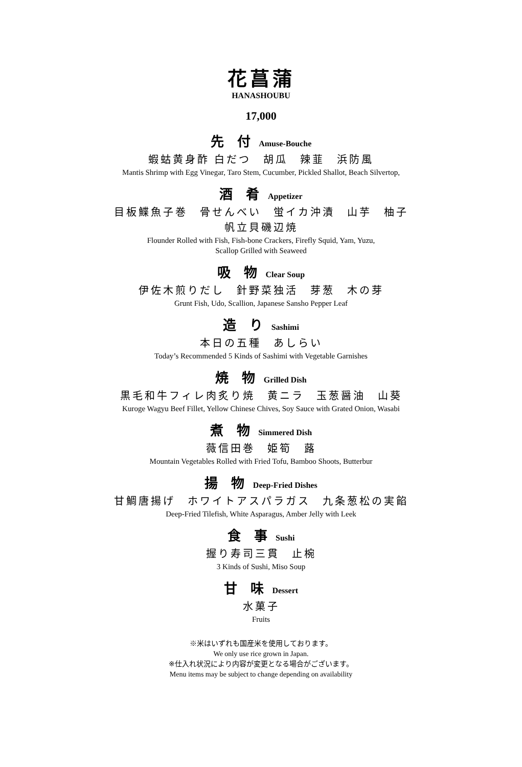花菖蒲
HANASHOUBU
17,000
先　付 Amuse-Bouche
蝦蛄黄身酢 白だつ　胡瓜　辣韮　浜防風
Mantis Shrimp with Egg Vinegar, Taro Stem, Cucumber, Pickled Shallot, Beach Silvertop,
酒　肴 Appetizer
目板鰈魚子巻　骨せんべい　蛍イカ沖漬　山芋　柚子
帆立貝磯辺焼
Flounder Rolled with Fish, Fish-bone Crackers, Firefly Squid, Yam, Yuzu,
Scallop Grilled with Seaweed
吸　物 Clear Soup
伊佐木煎りだし　針野菜独活　芽葱　木の芽
Grunt Fish, Udo, Scallion, Japanese Sansho Pepper Leaf
造　り Sashimi
本日の五種　あしらい
Today’s Recommended 5 Kinds of Sashimi with Vegetable Garnishes
焼　物 Grilled Dish
黒毛和牛フィレ肉炙り焼　黄ニラ　玉葱醤油　山葵
Kuroge Wagyu Beef Fillet, Yellow Chinese Chives, Soy Sauce with Grated Onion, Wasabi
煮　物 Simmered Dish
薇信田巻　姫筍　蕗
Mountain Vegetables Rolled with Fried Tofu, Bamboo Shoots, Butterbur
揚　物 Deep-Fried Dishes
甘鯛唐揚げ　ホワイトアスパラガス　九条葱松の実餡
Deep-Fried Tilefish, White Asparagus, Amber Jelly with Leek
食　事 Sushi
握り寿司三貫　止椀
3 Kinds of Sushi, Miso Soup
甘　味 Dessert
水菓子
Fruits
※米はいずれも国産米を使用しております。
We only use rice grown in Japan.
※仕入れ状況により内容が変更となる場合がございます。
Menu items may be subject to change depending on availability